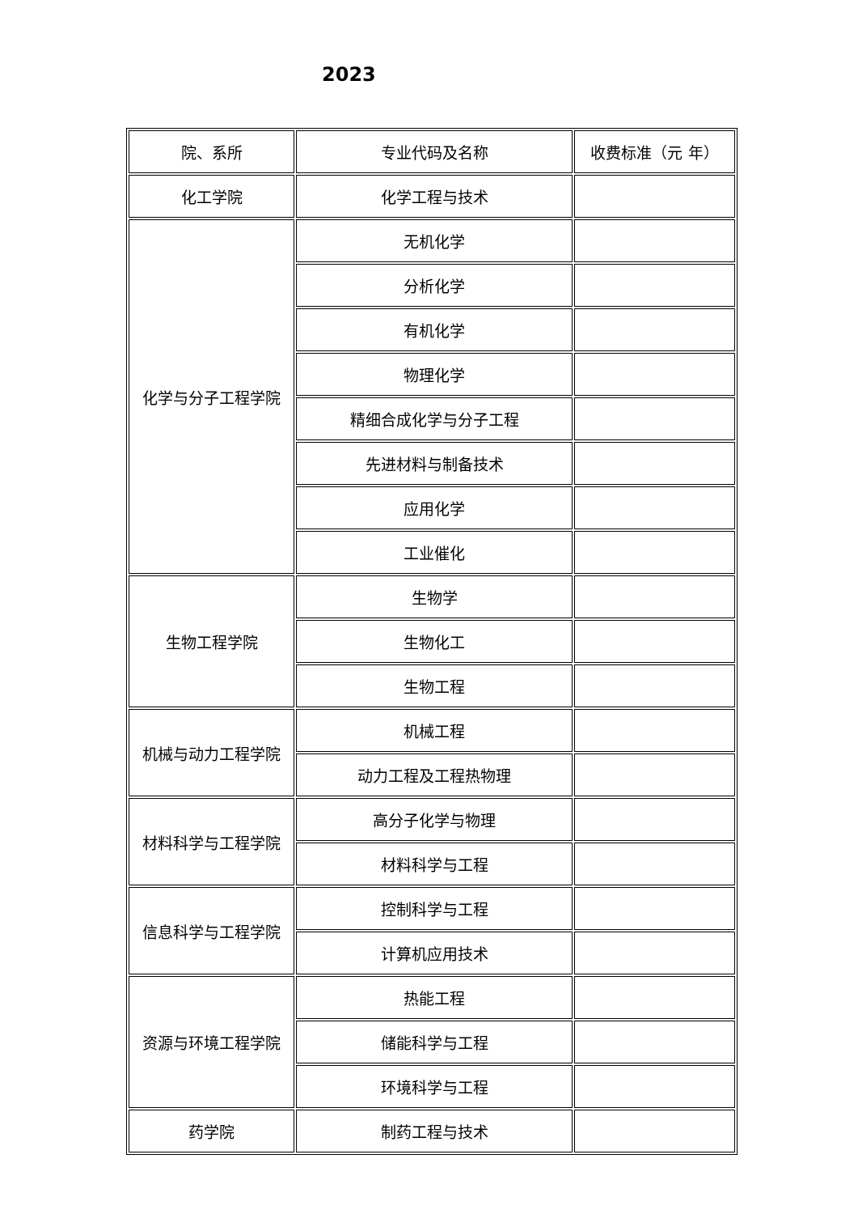2023
| 院、系所 | 专业代码及名称 | 收费标准（元 年） |
| 化工学院 | 化学工程与技术 | |
| 化学与分子工程学院 | 无机化学 | |
| | 分析化学 | |
| | 有机化学 | |
| | 物理化学 | |
| | 精细合成化学与分子工程 | |
| | 先进材料与制备技术 | |
| | 应用化学 | |
| | 工业催化 | |
| 生物工程学院 | 生物学 | |
| | 生物化工 | |
| | 生物工程 | |
| 机械与动力工程学院 | 机械工程 | |
| | 动力工程及工程热物理 | |
| 材料科学与工程学院 | 高分子化学与物理 | |
| | 材料科学与工程 | |
| 信息科学与工程学院 | 控制科学与工程 | |
| | 计算机应用技术 | |
| 资源与环境工程学院 | 热能工程 | |
| | 储能科学与工程 | |
| | 环境科学与工程 | |
| 药学院 | 制药工程与技术 | |